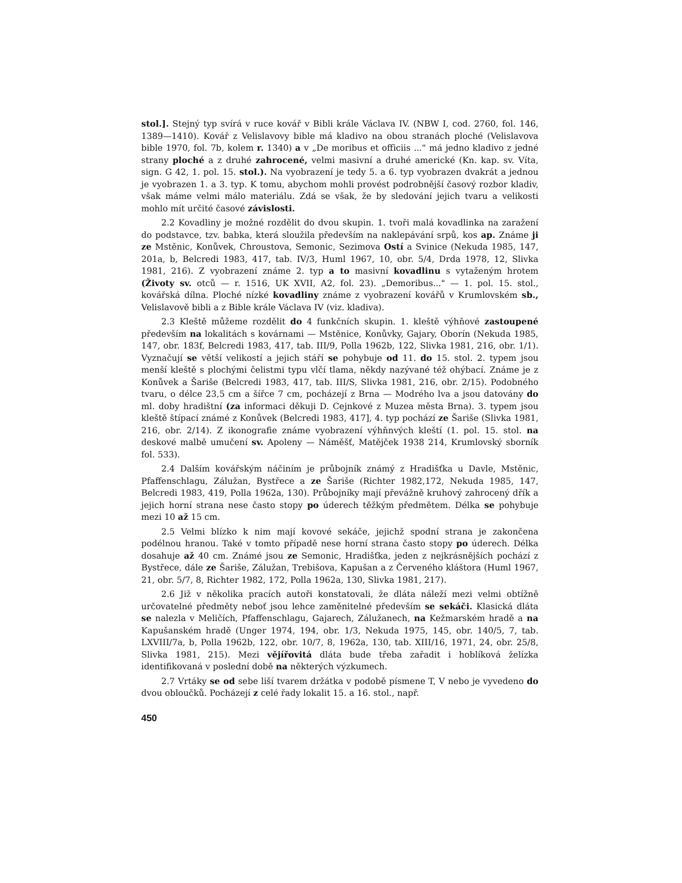stol.]. Stejný typ svírá v ruce kovář v Bibli krále Václava IV. (NBW I, cod. 2760, fol. 146, 1389—1410). Kovář z Velislavovy bible má kladivo na obou stranách ploché (Velislavova bible 1970, fol. 7b, kolem r. 1340) a v „De moribus et officiis ..." má jedno kladivo z jedné strany ploché a z druhé zahrocené, velmi masivní a druhé americké (Kn. kap. sv. Víta, sign. G 42, 1. pol. 15. stol.). Na vyobrazení je tedy 5. a 6. typ vyobrazen dvakrát a jednou je vyobrazen 1. a 3. typ. K tomu, abychom mohli provést podrobnější časový rozbor kladiv, však máme velmi málo materiálu. Zdá se však, že by sledování jejich tvaru a velikosti mohlo mít určité časové závislosti.
2.2 Kovadliny je možné rozdělit do dvou skupin. 1. tvoři malá kovadlinka na zaražení do podstavce, tzv. babka, která sloužila především na naklepávání srpů, kos ap. Známe ji ze Mstěnic, Konůvek, Chroustova, Semonic, Sezimova Ostí a Svinice (Nekuda 1985, 147, 201a, b, Belcredi 1983, 417, tab. IV/3, Huml 1967, 10, obr. 5/4, Drda 1978, 12, Slivka 1981, 216). Z vyobrazení známe 2. typ a to masivní kovadlinu s vytaženým hrotem (Životy sv. otců — r. 1516, UK XVII, A2, fol. 23). „Demoribus..." — 1. pol. 15. stol., kovářská dílna. Ploché nízké kovadliny známe z vyobrazení kovářů v Krumlovském sb., Velislavově bibli a z Bible krále Václava IV (viz. kladiva).
2.3 Kleště můžeme rozdělit do 4 funkčních skupin. 1. kleště výhňové zastoupené především na lokalitách s kovárnami — Mstěnice, Konůvky, Gajary, Oborín (Nekuda 1985, 147, obr. 183f, Belcredi 1983, 417, tab. III/9, Polla 1962b, 122, Slivka 1981, 216, obr. 1/1). Vyznačují se větší velikostí a jejich stáří se pohybuje od 11. do 15. stol. 2. typem jsou menší kleště s plochými čelistmi typu vlčí tlama, někdy nazývané též ohýbací. Známe je z Konůvek a Šariše (Belcredi 1983, 417, tab. III/S, Slivka 1981, 216, obr. 2/15). Podobného tvaru, o délce 23,5 cm a šířce 7 cm, pocházejí z Brna — Modrého lva a jsou datovány do ml. doby hradištní (za informaci děkuji D. Cejnkové z Muzea města Brna). 3. typem jsou kleště štípací známé z Konůvek (Belcredi 1983, 417], 4. typ pochází ze Šariše (Slivka 1981, 216, obr. 2/14). Z ikonografie známe vyobrazení výhňnvých kleští (1. pol. 15. stol. na deskové malbě umučení sv. Apoleny — Náměšť, Matějček 1938 214, Krumlovský sborník fol. 533).
2.4 Dalším kovářským náčiním je průbojník známý z Hradišťka u Davle, Mstěnic, Pfaffenschlagu, Zálužan, Bystřece a ze Šariše (Richter 1982,172, Nekuda 1985, 147, Belcredi 1983, 419, Polla 1962a, 130). Průbojníky mají převážně kruhový zahrocený dřík a jejich horní strana nese často stopy po úderech těžkým předmětem. Délka se pohybuje mezi 10 až 15 cm.
2.5 Velmi blízko k nim mají kovové sekáče, jejichž spodní strana je zakončena podélnou hranou. Také v tomto případě nese horní strana často stopy po úderech. Délka dosahuje až 40 cm. Známé jsou ze Semonic, Hradišťka, jeden z nejkrásnějších pochází z Bystřece, dále ze Šariše, Zálužan, Trebišova, Kapušan a z Červeného kláštora (Huml 1967, 21, obr. 5/7, 8, Richter 1982, 172, Polla 1962a, 130, Slivka 1981, 217).
2.6 Již v několika pracích autoři konstatovali, že dláta náleží mezi velmi obtížně určovatelné předměty neboť jsou lehce zaměnitelné především se sekáči. Klasická dláta se nalezla v Meličích, Pfaffenschlagu, Gajarech, Zálužanech, na Kežmarském hradě a na Kapušanském hradě (Unger 1974, 194, obr. 1/3, Nekuda 1975, 145, obr. 140/5, 7, tab. LXVIII/7a, b, Polla 1962b, 122, obr. 10/7, 8, 1962a, 130, tab. XIII/16, 1971, 24, obr. 25/8, Slivka 1981, 215). Mezi vějířovitá dláta bude třeba zařadit i hoblíková želízka identifikovaná v poslední době na některých výzkumech.
2.7 Vrtáky se od sebe liší tvarem držátka v podobě písmene T, V nebo je vyvedeno do dvou obloučků. Pocházejí z celé řady lokalit 15. a 16. stol., např.
450